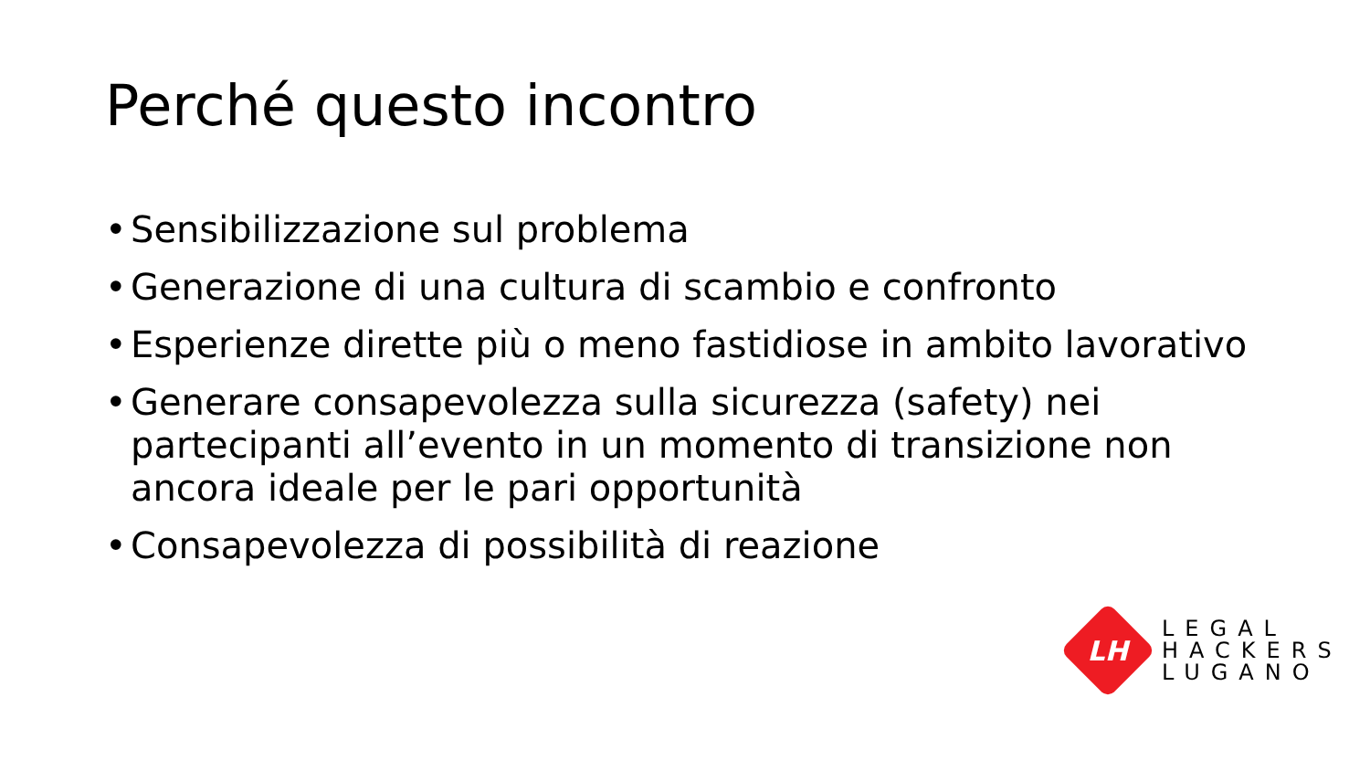Perché questo incontro
• Sensibilizzazione sul problema
• Generazione di una cultura di scambio e confronto
• Esperienze dirette più o meno fastidiose in ambito lavorativo
• Generare consapevolezza sulla sicurezza (safety) nei partecipanti all’evento in un momento di transizione non ancora ideale per le pari opportunità
• Consapevolezza di possibilità di reazione
LH
LEGAL
HACKERS
LUGANO